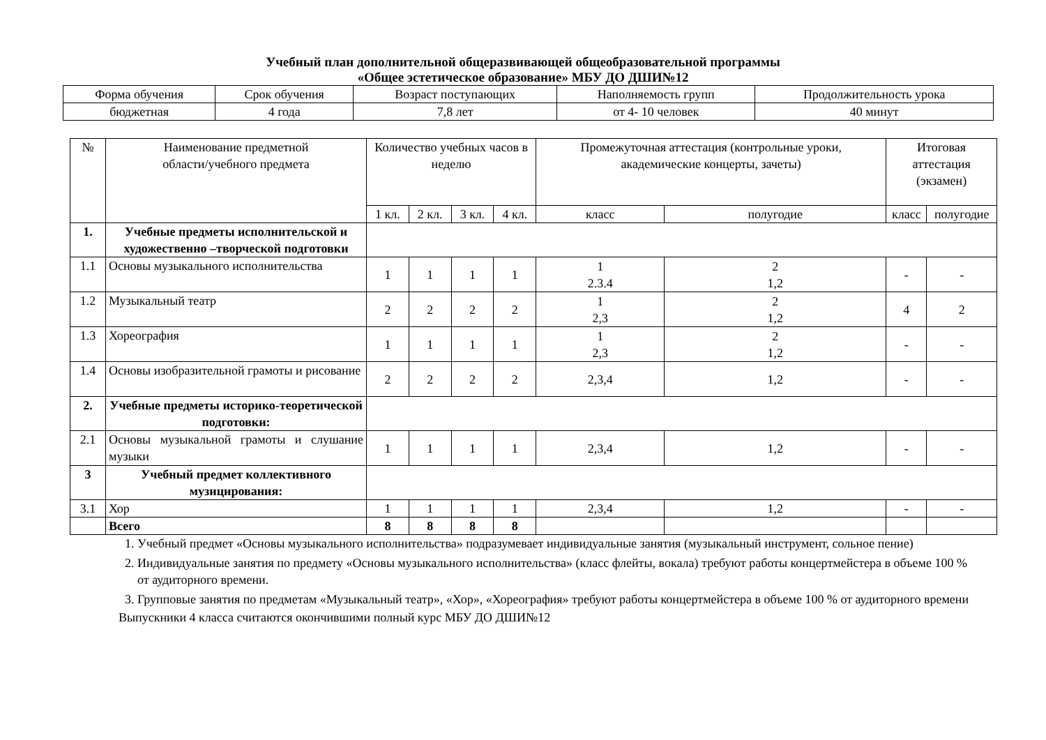Учебный план дополнительной общеразвивающей общеобразовательной программы
«Общее эстетическое образование» МБУ ДО ДШИ№12
| Форма обучения | Срок обучения | Возраст поступающих | Наполняемость групп | Продолжительность урока |
| бюджетная | 4 года | 7,8 лет | от 4- 10 человек | 40 минут |
| № | Наименование предметной области/учебного предмета | Количество учебных часов в неделю | | | | Промежуточная аттестация (контрольные уроки, академические концерты, зачеты) | | Итоговая аттестация (экзамен) | |
| --- | --- | --- | --- | --- | --- | --- | --- | --- | --- |
| | | 1 кл. | 2 кл. | 3 кл. | 4 кл. | класс | полугодие | класс | полугодие |
| 1. | Учебные предметы исполнительской и художественно –творческой подготовки | | | | | | | | |
| 1.1 | Основы музыкального исполнительства | 1 | 1 | 1 | 1 | 1 2.3.4 | 2 1,2 | - | - |
| 1.2 | Музыкальный театр | 2 | 2 | 2 | 2 | 1 2,3 | 2 1,2 | 4 | 2 |
| 1.3 | Хореография | 1 | 1 | 1 | 1 | 1 2,3 | 2 1,2 | - | - |
| 1.4 | Основы изобразительной грамоты и рисование | 2 | 2 | 2 | 2 | 2,3,4 | 1,2 | - | - |
| 2. | Учебные предметы историко-теоретической подготовки: | | | | | | | | |
| 2.1 | Основы музыкальной грамоты и слушание музыки | 1 | 1 | 1 | 1 | 2,3,4 | 1,2 | - | - |
| 3 | Учебный предмет коллективного музицирования: | | | | | | | | |
| 3.1 | Хор | 1 | 1 | 1 | 1 | 2,3,4 | 1,2 | - | - |
| | Всего | 8 | 8 | 8 | 8 | | | | |
1. Учебный предмет «Основы музыкального исполнительства» подразумевает индивидуальные занятия (музыкальный инструмент, сольное пение)
2. Индивидуальные занятия по предмету «Основы музыкального исполнительства» (класс флейты, вокала) требуют работы концертмейстера в объеме 100 % от аудиторного времени.
3. Групповые занятия по предметам «Музыкальный театр», «Хор», «Хореография» требуют работы концертмейстера в объеме 100 % от аудиторного времени
Выпускники 4 класса считаются окончившими полный курс МБУ ДО ДШИ№12